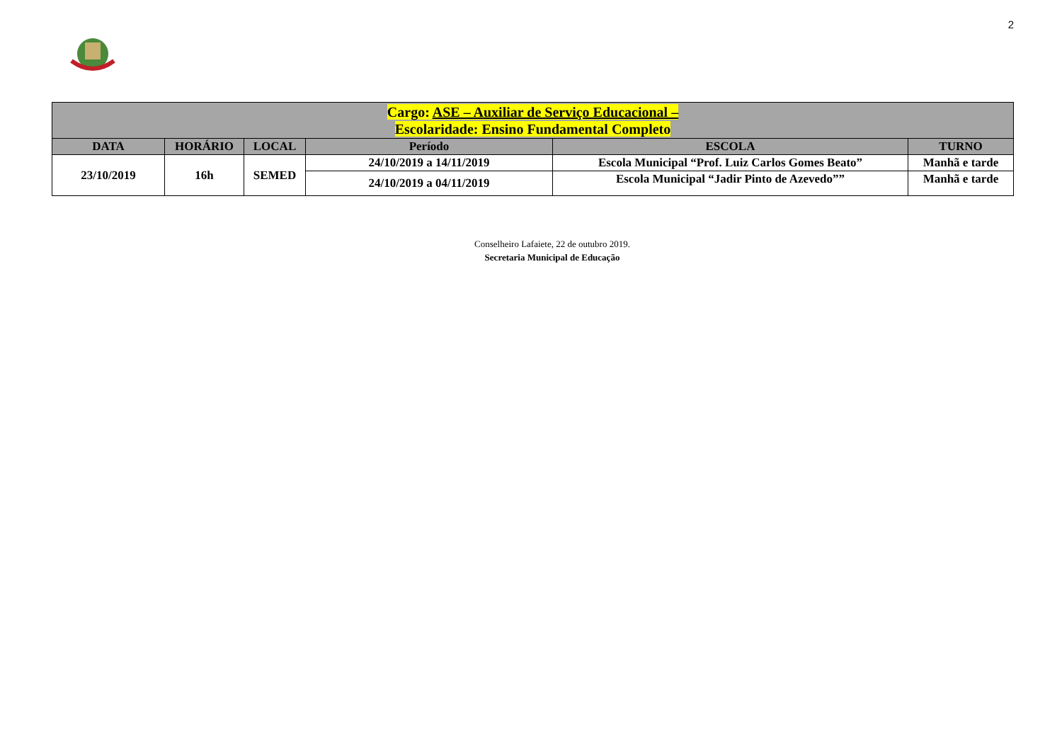2
| Cargo: ASE – Auxiliar de Serviço Educacional – Escolaridade: Ensino Fundamental Completo | | | | | |
| --- | --- | --- | --- | --- | --- |
| DATA | HORÁRIO | LOCAL | Período | ESCOLA | TURNO |
| 23/10/2019 | 16h | SEMED | 24/10/2019 a 14/11/2019 | Escola Municipal “Prof. Luiz Carlos Gomes Beato” | Manhã e tarde |
| | | | 24/10/2019 a 04/11/2019 | Escola Municipal “Jadir Pinto de Azevedo”” | Manhã e tarde |
Conselheiro Lafaiete, 22 de outubro 2019.
Secretaria Municipal de Educação